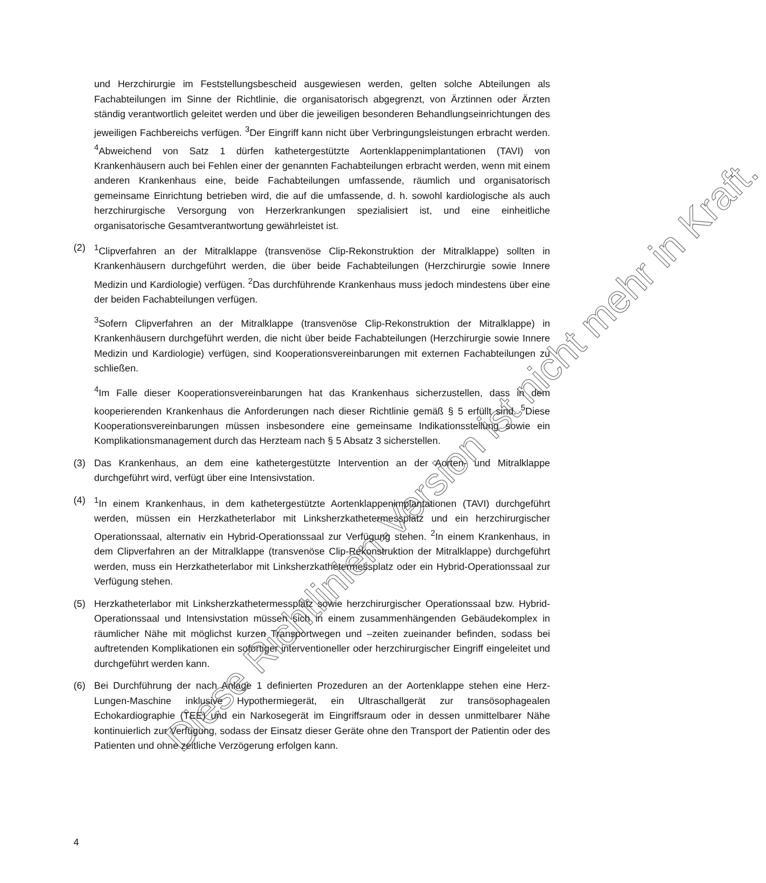und Herzchirurgie im Feststellungsbescheid ausgewiesen werden, gelten solche Abteilungen als Fachabteilungen im Sinne der Richtlinie, die organisatorisch abgegrenzt, von Ärztinnen oder Ärzten ständig verantwortlich geleitet werden und über die jeweiligen besonderen Behandlungseinrichtungen des jeweiligen Fachbereichs verfügen. <sup>3</sup>Der Eingriff kann nicht über Verbringungsleistungen erbracht werden. <sup>4</sup>Abweichend von Satz 1 dürfen kathetergestützte Aortenklappenimplantationen (TAVI) von Krankenhäusern auch bei Fehlen einer der genannten Fachabteilungen erbracht werden, wenn mit einem anderen Krankenhaus eine, beide Fachabteilungen umfassende, räumlich und organisatorisch gemeinsame Einrichtung betrieben wird, die auf die umfassende, d. h. sowohl kardiologische als auch herzchirurgische Versorgung von Herzerkrankungen spezialisiert ist, und eine einheitliche organisatorische Gesamtverantwortung gewährleistet ist.
(2) <sup>1</sup> Clipverfahren an der Mitralklappe (transvenöse Clip-Rekonstruktion der Mitralklappe) sollten in Krankenhäusern durchgeführt werden, die über beide Fachabteilungen (Herzchirurgie sowie Innere Medizin und Kardiologie) verfügen. <sup>2</sup>Das durchführende Krankenhaus muss jedoch mindestens über eine der beiden Fachabteilungen verfügen.
<sup>3</sup> Sofern Clipverfahren an der Mitralklappe (transvenöse Clip-Rekonstruktion der Mitralklappe) in Krankenhäusern durchgeführt werden, die nicht über beide Fachabteilungen (Herzchirurgie sowie Innere Medizin und Kardiologie) verfügen, sind Kooperationsvereinbarungen mit externen Fachabteilungen zu schließen.
<sup>4</sup> Im Falle dieser Kooperationsvereinbarungen hat das Krankenhaus sicherzustellen, dass in dem kooperierenden Krankenhaus die Anforderungen nach dieser Richtlinie gemäß § 5 erfüllt sind. <sup>5</sup>Diese Kooperationsvereinbarungen müssen insbesondere eine gemeinsame Indikationsstellung sowie ein Komplikationsmanagement durch das Herzteam nach § 5 Absatz 3 sicherstellen.
(3) Das Krankenhaus, an dem eine kathetergestützte Intervention an der Aorten- und Mitralklappe durchgeführt wird, verfügt über eine Intensivstation.
(4) <sup>1</sup> In einem Krankenhaus, in dem kathetergestützte Aortenklappenimplantationen (TAVI) durchgeführt werden, müssen ein Herzkatheterlabor mit Linksherzkathetermessplatz und ein herzchirurgischer Operationssaal, alternativ ein Hybrid-Operationssaal zur Verfügung stehen. <sup>2</sup>In einem Krankenhaus, in dem Clipverfahren an der Mitralklappe (transvenöse Clip-Rekonstruktion der Mitralklappe) durchgeführt werden, muss ein Herzkatheterlabor mit Linksherzkathetermessplatz oder ein Hybrid-Operationssaal zur Verfügung stehen.
(5) Herzkatheterlabor mit Linksherzkathetermessplatz sowie herzchirurgischer Operationssaal bzw. Hybrid-Operationssaal und Intensivstation müssen sich in einem zusammenhängenden Gebäudekomplex in räumlicher Nähe mit möglichst kurzen Transportwegen und –zeiten zueinander befinden, sodass bei auftretenden Komplikationen ein sofortiger interventioneller oder herzchirurgischer Eingriff eingeleitet und durchgeführt werden kann.
(6) Bei Durchführung der nach Anlage 1 definierten Prozeduren an der Aortenklappe stehen eine Herz-Lungen-Maschine inklusive Hypothermiegerät, ein Ultraschallgerät zur transösophagealen Echokardiographie (TEE) und ein Narkosegerät im Eingriffsraum oder in dessen unmittelbarer Nähe kontinuierlich zur Verfügung, sodass der Einsatz dieser Geräte ohne den Transport der Patientin oder des Patienten und ohne zeitliche Verzögerung erfolgen kann.
Diese Richtlinien-Version ist nicht mehr in Kraft.
4